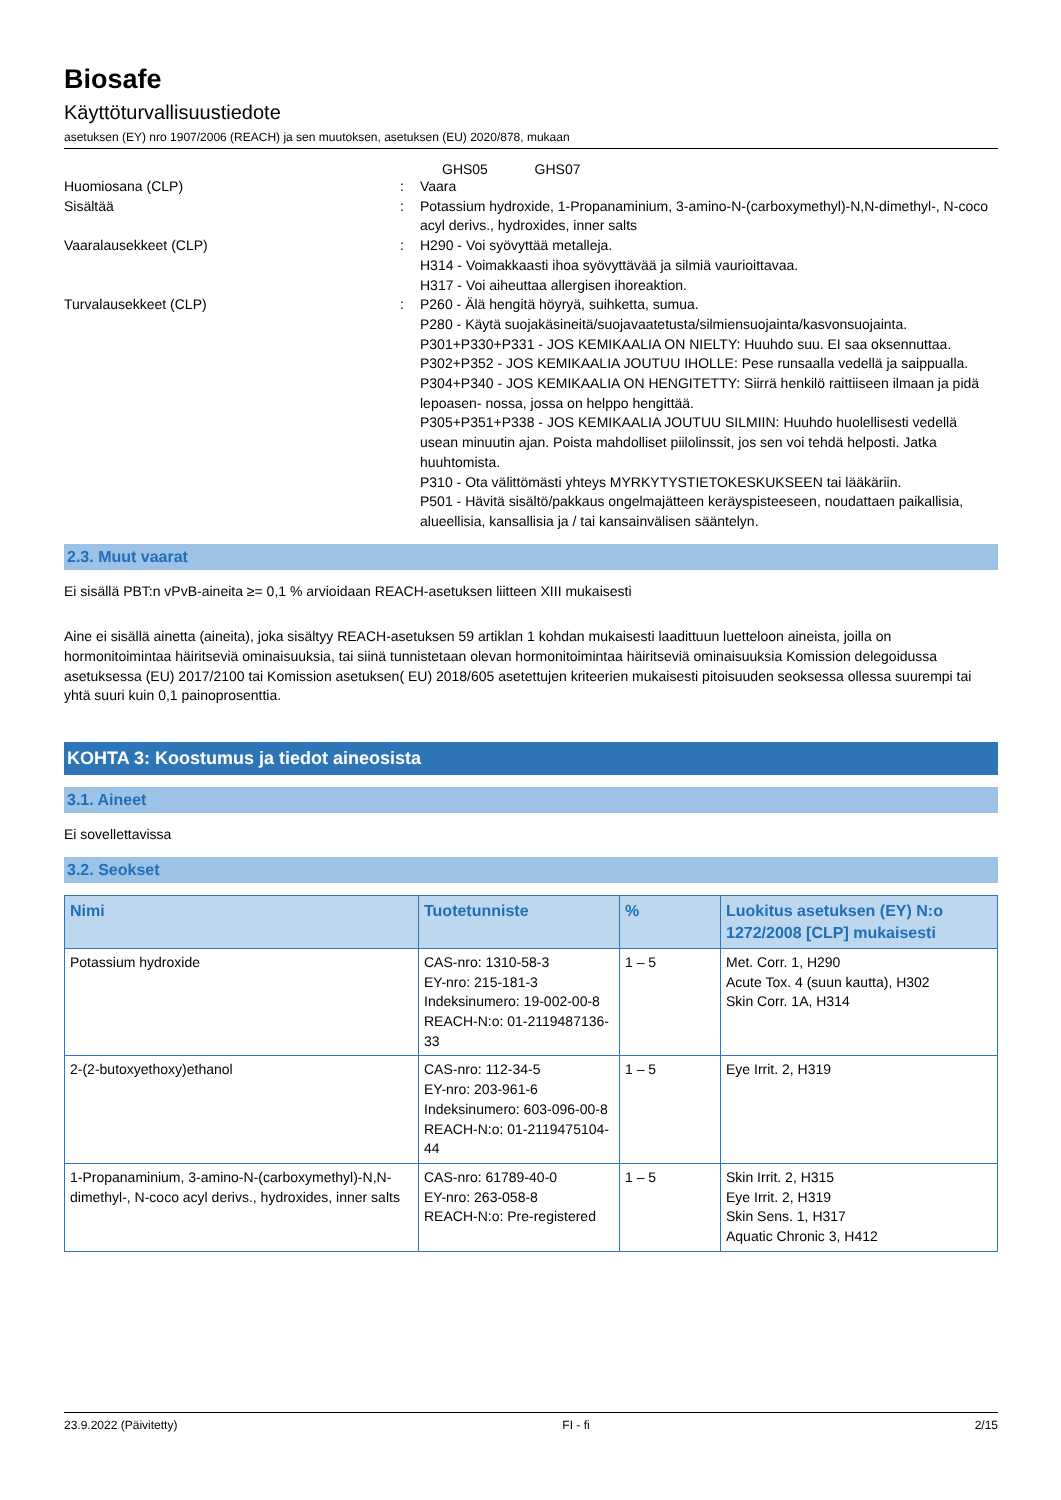Biosafe
Käyttöturvallisuustiedote
asetuksen (EY) nro 1907/2006 (REACH) ja sen muutoksen, asetuksen (EU) 2020/878, mukaan
GHS05 GHS07
Huomiosana (CLP) : Vaara
Sisältää : Potassium hydroxide, 1-Propanaminium, 3-amino-N-(carboxymethyl)-N,N-dimethyl-, N-coco acyl derivs., hydroxides, inner salts
Vaaralausekkeet (CLP) : H290 - Voi syövyttää metalleja.
H314 - Voimakkaasti ihoa syövyttävää ja silmiä vaurioittavaa.
H317 - Voi aiheuttaa allergisen ihoreaktion.
Turvalausekkeet (CLP) : P260 - Älä hengitä höyryä, suihketta, sumua.
P280 - Käytä suojakäsineitä/suojavaatetusta/silmiensuojainta/kasvonsuojainta.
P301+P330+P331 - JOS KEMIKAALIA ON NIELTY: Huuhdo suu. EI saa oksennuttaa.
P302+P352 - JOS KEMIKAALIA JOUTUU IHOLLE: Pese runsaalla vedellä ja saippualla.
P304+P340 - JOS KEMIKAALIA ON HENGITETTY: Siirrä henkilö raittiiseen ilmaan ja pidä lepoasen- nossa, jossa on helppo hengittää.
P305+P351+P338 - JOS KEMIKAALIA JOUTUU SILMIIN: Huuhdo huolellisesti vedellä usean minuutin ajan. Poista mahdolliset piilolinssit, jos sen voi tehdä helposti. Jatka huuhtomista.
P310 - Ota välittömästi yhteys MYRKYTYSTIETOKESKUKSEEN tai lääkäriin.
P501 - Hävitä sisältö/pakkaus ongelmajätteen keräyspisteeseen, noudattaen paikallisia, alueellisia, kansallisia ja / tai kansainvälisen sääntelyn.
2.3. Muut vaarat
Ei sisällä PBT:n vPvB-aineita ≥= 0,1 % arvioidaan REACH-asetuksen liitteen XIII mukaisesti
Aine ei sisällä ainetta (aineita), joka sisältyy REACH-asetuksen 59 artiklan 1 kohdan mukaisesti laadittuun luetteloon aineista, joilla on hormonitoimintaa häiritseviä ominaisuuksia, tai siinä tunnistetaan olevan hormonitoimintaa häiritseviä ominaisuuksia Komission delegoidussa asetuksessa (EU) 2017/2100 tai Komission asetuksen( EU) 2018/605 asetettujen kriteerien mukaisesti pitoisuuden seoksessa ollessa suurempi tai yhtä suuri kuin 0,1 painoprosenttia.
KOHTA 3: Koostumus ja tiedot aineosista
3.1. Aineet
Ei sovellettavissa
3.2. Seokset
| Nimi | Tuotetunniste | % | Luokitus asetuksen (EY) N:o 1272/2008 [CLP] mukaisesti |
| --- | --- | --- | --- |
| Potassium hydroxide | CAS-nro: 1310-58-3 EY-nro: 215-181-3 Indeksinumero: 19-002-00-8 REACH-N:o: 01-2119487136-33 | 1 – 5 | Met. Corr. 1, H290 Acute Tox. 4 (suun kautta), H302 Skin Corr. 1A, H314 |
| 2-(2-butoxyethoxy)ethanol | CAS-nro: 112-34-5 EY-nro: 203-961-6 Indeksinumero: 603-096-00-8 REACH-N:o: 01-2119475104-44 | 1 – 5 | Eye Irrit. 2, H319 |
| 1-Propanaminium, 3-amino-N-(carboxymethyl)-N,N-dimethyl-, N-coco acyl derivs., hydroxides, inner salts | CAS-nro: 61789-40-0 EY-nro: 263-058-8 REACH-N:o: Pre-registered | 1 – 5 | Skin Irrit. 2, H315 Eye Irrit. 2, H319 Skin Sens. 1, H317 Aquatic Chronic 3, H412 |
23.9.2022 (Päivitetty) FI - fi 2/15